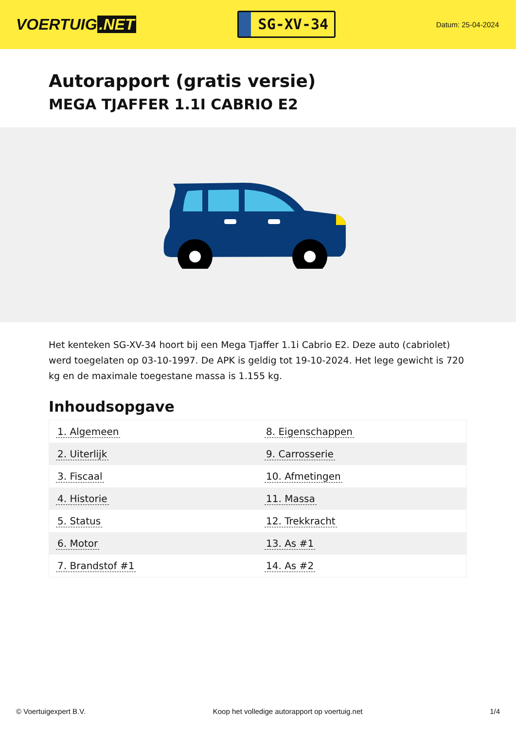VOERTUIG.NET
SG-XV-34
Datum: 25-04-2024
Autorapport (gratis versie)
MEGA TJAFFER 1.1I CABRIO E2
Het kenteken SG-XV-34 hoort bij een Mega Tjaffer 1.1i Cabrio E2. Deze auto (cabriolet) werd toegelaten op 03-10-1997. De APK is geldig tot 19-10-2024. Het lege gewicht is 720 kg en de maximale toegestane massa is 1.155 kg.
Inhoudsopgave
| 1. Algemeen | 8. Eigenschappen |
| 2. Uiterlijk | 9. Carrosserie |
| 3. Fiscaal | 10. Afmetingen |
| 4. Historie | 11. Massa |
| 5. Status | 12. Trekkracht |
| 6. Motor | 13. As #1 |
| 7. Brandstof #1 | 14. As #2 |
© Voertuigexpert B.V. Koop het volledige autorapport op voertuig.net 1/4